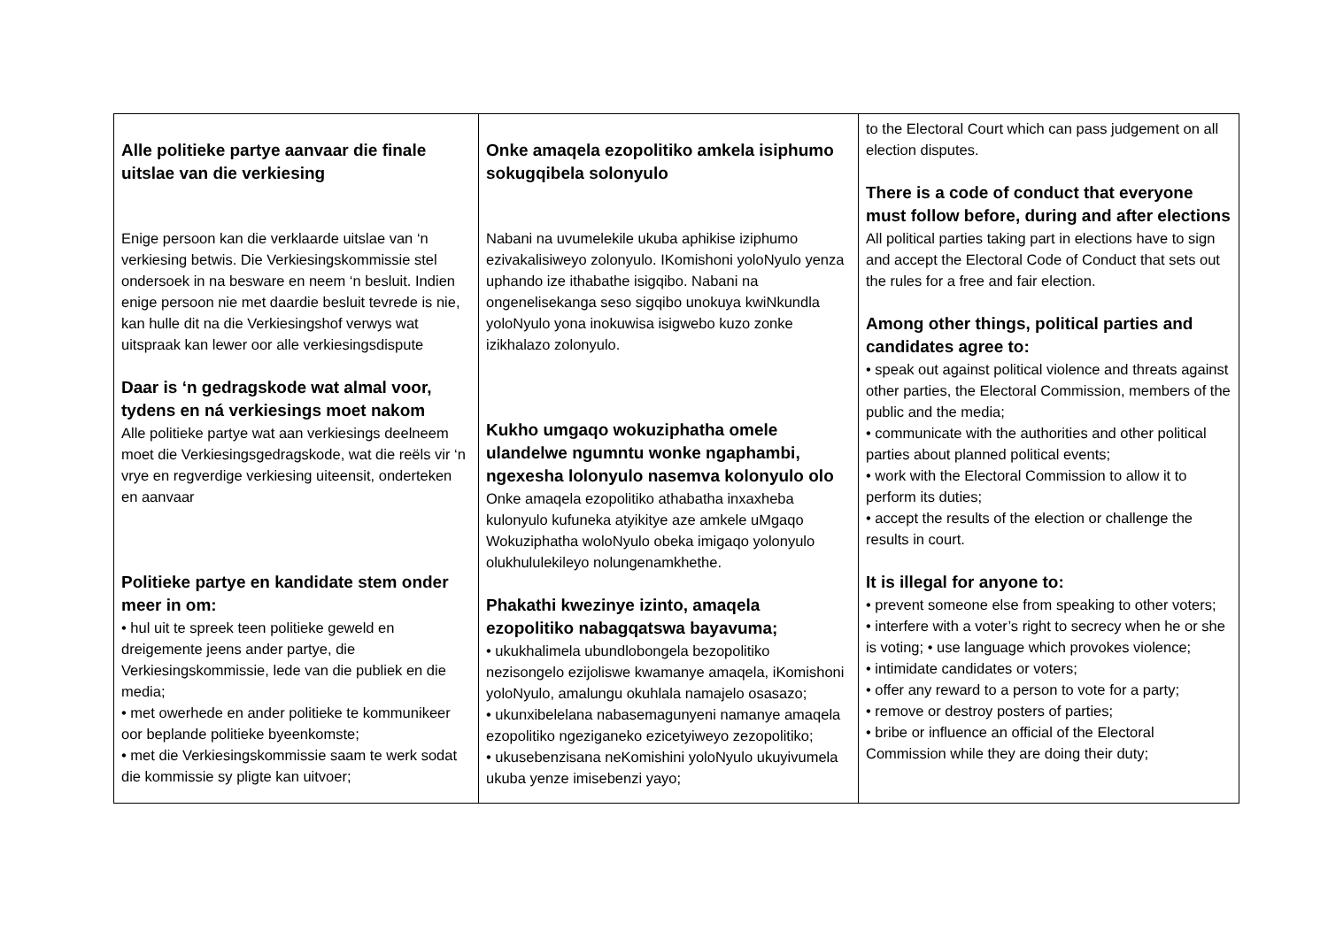| Alle politieke partye aanvaar die finale uitslae van die verkiesing Enige persoon kan die verklaarde uitslae van ‘n verkiesing betwis. Die Verkiesingskommissie stel ondersoek in na besware en neem ‘n besluit. Indien enige persoon nie met daardie besluit tevrede is nie, kan hulle dit na die Verkiesingshof verwys wat uitspraak kan lewer oor alle verkiesingsdispute Daar is ‘n gedragskode wat almal voor, tydens en ná verkiesings moet nakom Alle politieke partye wat aan verkiesings deelneem moet die Verkiesingsgedragskode, wat die reëls vir ‘n vrye en regverdige verkiesing uiteensit, onderteken en aanvaar Politieke partye en kandidate stem onder meer in om: • hul uit te spreek teen politieke geweld en dreigemente jeens ander partye, die Verkiesingskommissie, lede van die publiek en die media; • met owerhede en ander politieke te kommunikeer oor beplande politieke byeenkomste; • met die Verkiesingskommissie saam te werk sodat die kommissie sy pligte kan uitvoer; | Onke amaqela ezopolitiko amkela isiphumo sokugqibela solonyulo Nabani na uvumelekile ukuba aphikise iziphumo ezivakalisiweyo zolonyulo. IKomishoni yoloNyulo yenza uphando ize ithabathe isigqibo. Nabani na ongenelisekanga seso sigqibo unokuya kwiNkundla yoloNyulo yona inokuwisa isigwebo kuzo zonke izikhalazo zolonyulo. Kukho umgaqo wokuziphatha omele ulandelwe ngumntu wonke ngaphambi, ngexesha lolonyulo nasemva kolonyulo olo Onke amaqela ezopolitiko athabatha inxaxheba kulonyulo kufuneka atyikitye aze amkele uMgaqo Wokuziphatha woloNyulo obeka imigaqo yolonyulo olukhululekileyo nolungenamkhethe. Phakathi kwezinye izinto, amaqela ezopolitiko nabagqatswa bayavuma; • ukukhalimela ubundlobongela bezopolitiko nezisongelo ezijoliswe kwamanye amaqela, iKomishoni yoloNyulo, amalungu okuhlala namajelo osasazo; • ukunxibelelana nabasemagunyeni namanye amaqela ezopolitiko ngeziganeko ezicetyiweyo zezopolitiko; • ukusebenzisana neKomishini yoloNyulo ukuyivumela ukuba yenze imisebenzi yayo; | to the Electoral Court which can pass judgement on all election disputes. There is a code of conduct that everyone must follow before, during and after elections All political parties taking part in elections have to sign and accept the Electoral Code of Conduct that sets out the rules for a free and fair election. Among other things, political parties and candidates agree to: • speak out against political violence and threats against other parties, the Electoral Commission, members of the public and the media; • communicate with the authorities and other political parties about planned political events; • work with the Electoral Commission to allow it to perform its duties; • accept the results of the election or challenge the results in court. It is illegal for anyone to: • prevent someone else from speaking to other voters; • interfere with a voter’s right to secrecy when he or she is voting; • use language which provokes violence; • intimidate candidates or voters; • offer any reward to a person to vote for a party; • remove or destroy posters of parties; • bribe or influence an official of the Electoral Commission while they are doing their duty; |